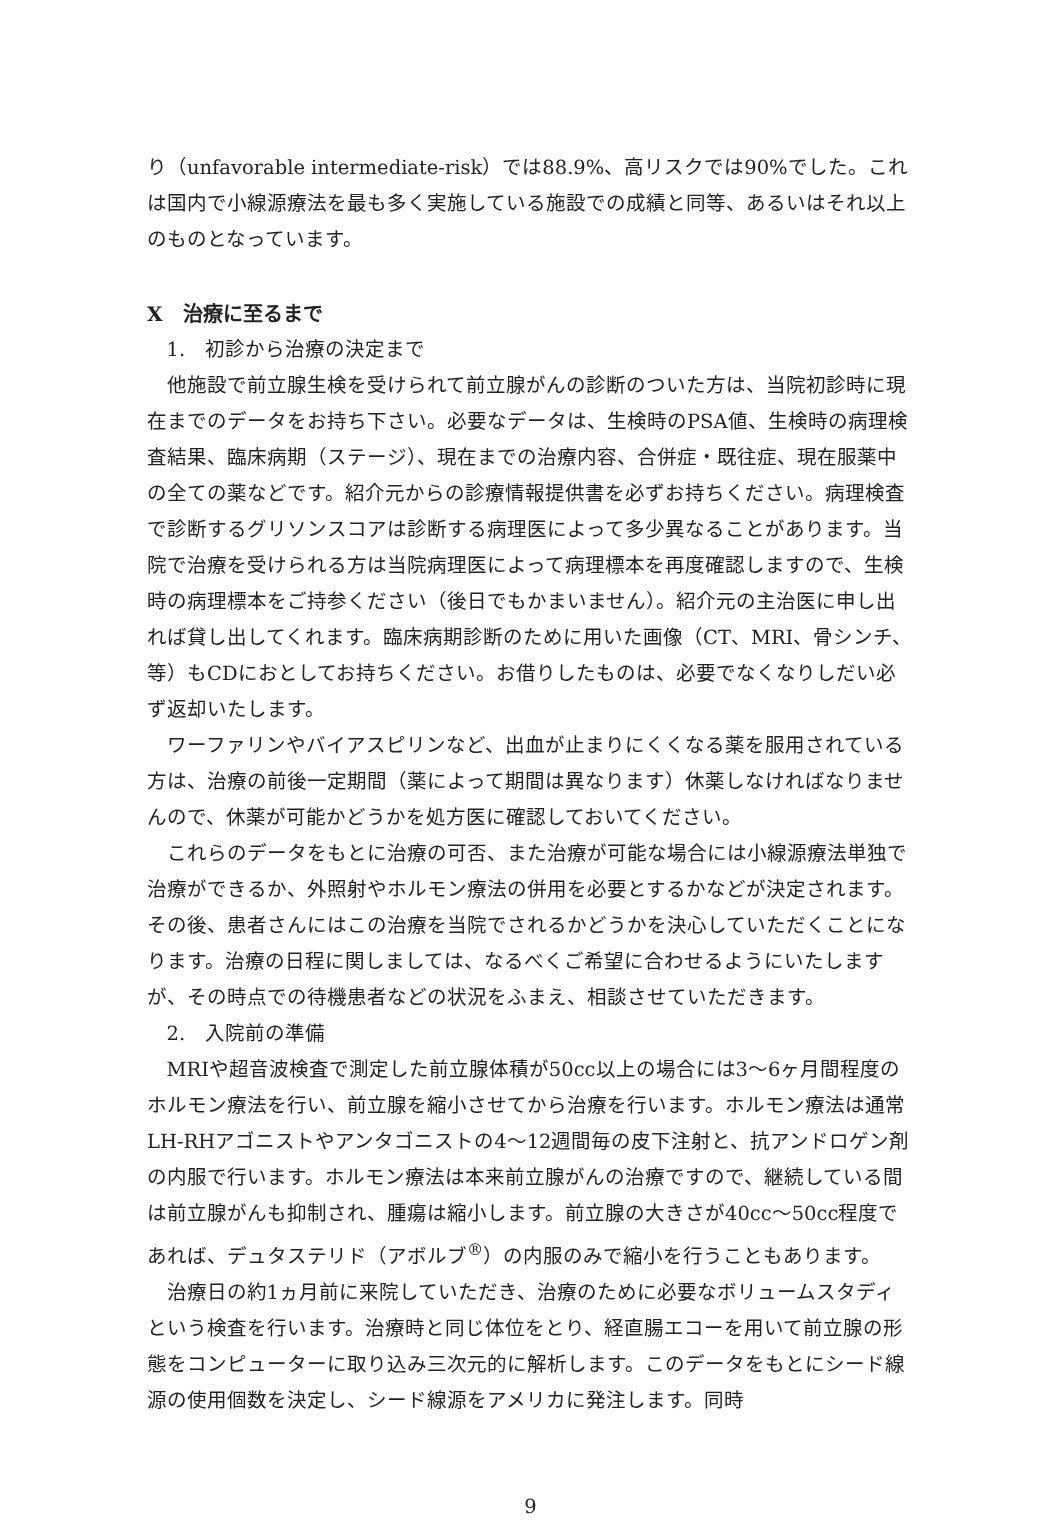り（unfavorable intermediate-risk）では88.9%、高リスクでは90%でした。これは国内で小線源療法を最も多く実施している施設での成績と同等、あるいはそれ以上のものとなっています。
X　治療に至るまで
1.　初診から治療の決定まで
他施設で前立腺生検を受けられて前立腺がんの診断のついた方は、当院初診時に現在までのデータをお持ち下さい。必要なデータは、生検時のPSA値、生検時の病理検査結果、臨床病期（ステージ）、現在までの治療内容、合併症・既往症、現在服薬中の全ての薬などです。紹介元からの診療情報提供書を必ずお持ちください。病理検査で診断するグリソンスコアは診断する病理医によって多少異なることがあります。当院で治療を受けられる方は当院病理医によって病理標本を再度確認しますので、生検時の病理標本をご持参ください（後日でもかまいません）。紹介元の主治医に申し出れば貸し出してくれます。臨床病期診断のために用いた画像（CT、MRI、骨シンチ、等）もCDにおとしてお持ちください。お借りしたものは、必要でなくなりしだい必ず返却いたします。
ワーファリンやバイアスピリンなど、出血が止まりにくくなる薬を服用されている方は、治療の前後一定期間（薬によって期間は異なります）休薬しなければなりませんので、休薬が可能かどうかを処方医に確認しておいてください。
これらのデータをもとに治療の可否、また治療が可能な場合には小線源療法単独で治療ができるか、外照射やホルモン療法の併用を必要とするかなどが決定されます。その後、患者さんにはこの治療を当院でされるかどうかを決心していただくことになります。治療の日程に関しましては、なるべくご希望に合わせるようにいたしますが、その時点での待機患者などの状況をふまえ、相談させていただきます。
2.　入院前の準備
MRIや超音波検査で測定した前立腺体積が50cc以上の場合には3〜6ヶ月間程度のホルモン療法を行い、前立腺を縮小させてから治療を行います。ホルモン療法は通常LH-RHアゴニストやアンタゴニストの4〜12週間毎の皮下注射と、抗アンドロゲン剤の内服で行います。ホルモン療法は本来前立腺がんの治療ですので、継続している間は前立腺がんも抑制され、腫瘍は縮小します。前立腺の大きさが40cc〜50cc程度であれば、デュタステリド（アボルブ<sup>®</sup>）の内服のみで縮小を行うこともあります。
治療日の約1ヵ月前に来院していただき、治療のために必要なボリュームスタディという検査を行います。治療時と同じ体位をとり、経直腸エコーを用いて前立腺の形態をコンピューターに取り込み三次元的に解析します。このデータをもとにシード線源の使用個数を決定し、シード線源をアメリカに発注します。同時
9